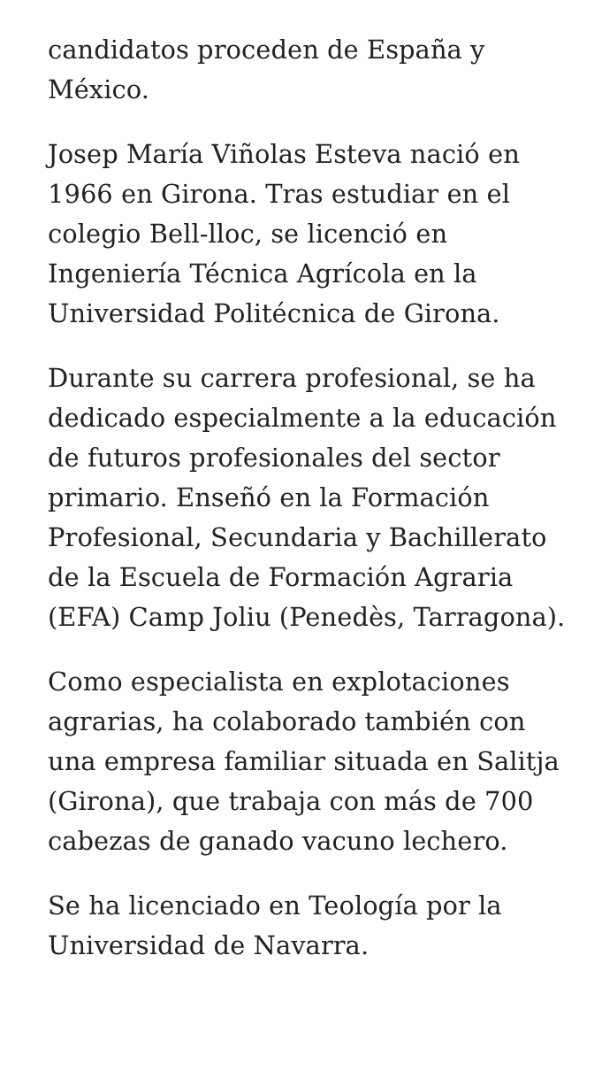candidatos proceden de España y México.
Josep María Viñolas Esteva nació en 1966 en Girona. Tras estudiar en el colegio Bell-lloc, se licenció en Ingeniería Técnica Agrícola en la Universidad Politécnica de Girona.
Durante su carrera profesional, se ha dedicado especialmente a la educación de futuros profesionales del sector primario. Enseñó en la Formación Profesional, Secundaria y Bachillerato de la Escuela de Formación Agraria (EFA) Camp Joliu (Penedès, Tarragona).
Como especialista en explotaciones agrarias, ha colaborado también con una empresa familiar situada en Salitja (Girona), que trabaja con más de 700 cabezas de ganado vacuno lechero.
Se ha licenciado en Teología por la Universidad de Navarra.